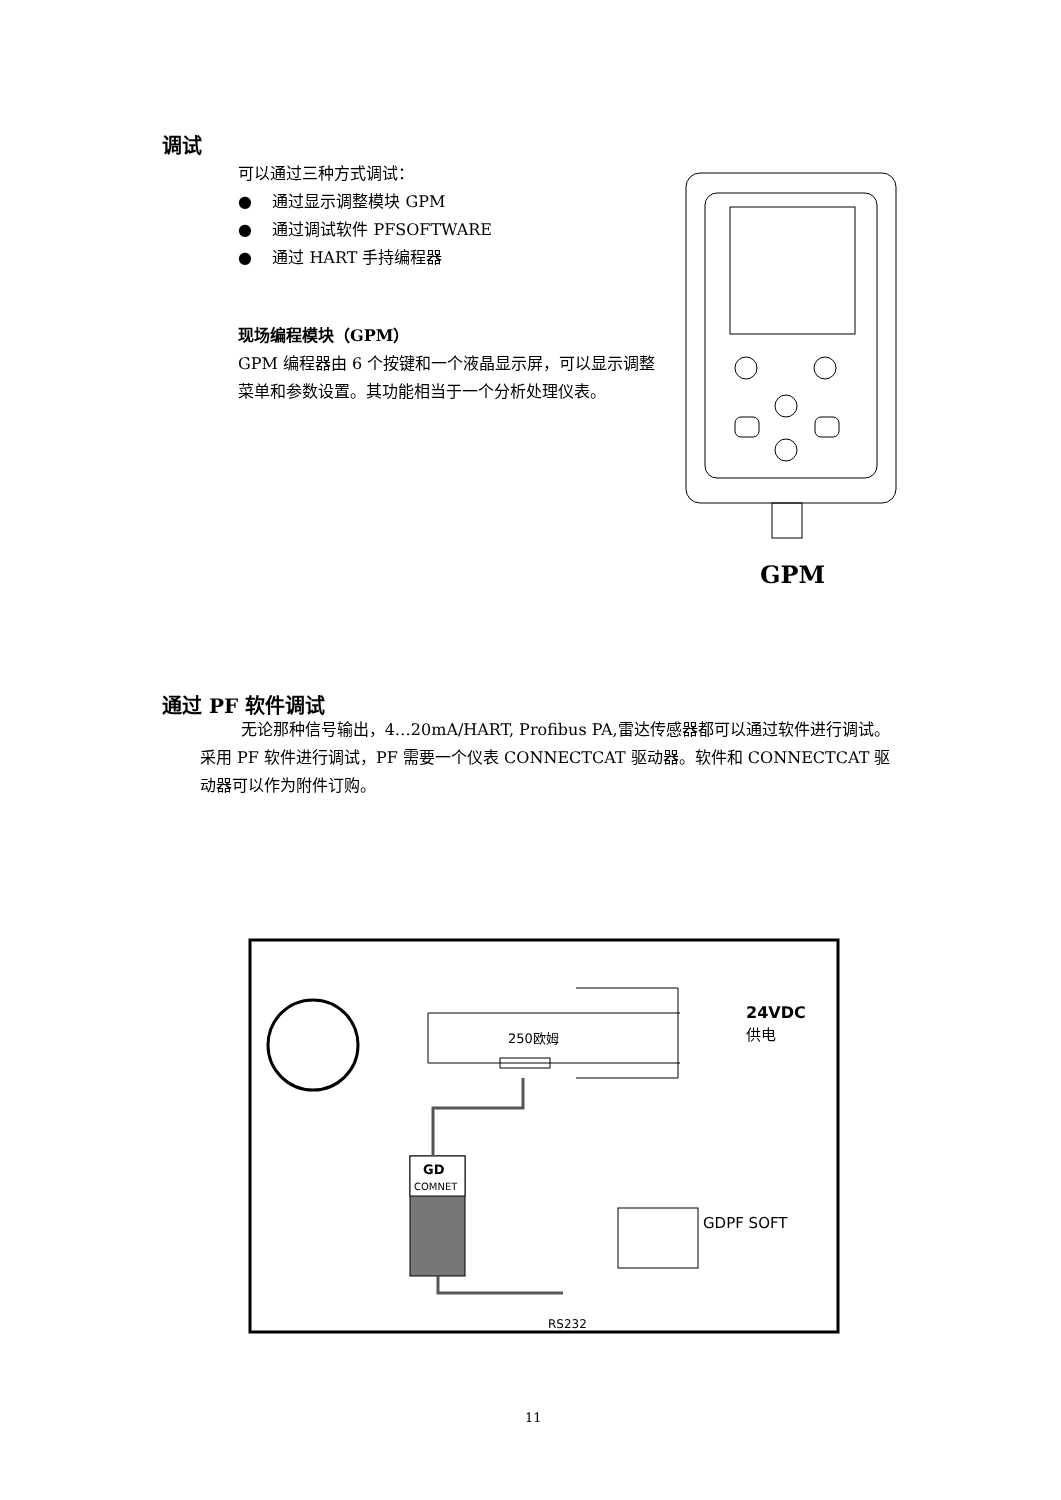调试
可以通过三种方式调试：
● 通过显示调整模块 GPM
● 通过调试软件 PFSOFTWARE
● 通过 HART 手持编程器
现场编程模块（GPM）
GPM 编程器由 6 个按键和一个液晶显示屏，可以显示调整菜单和参数设置。其功能相当于一个分析处理仪表。
GPM
通过 PF 软件调试
无论那种信号输出，4…20mA/HART, Profibus PA,雷达传感器都可以通过软件进行调试。采用 PF 软件进行调试，PF 需要一个仪表 CONNECTCAT 驱动器。软件和 CONNECTCAT 驱动器可以作为附件订购。
250欧姆
24VDC
供电
GD
COMNET
RS232
GDPF SOFT
11